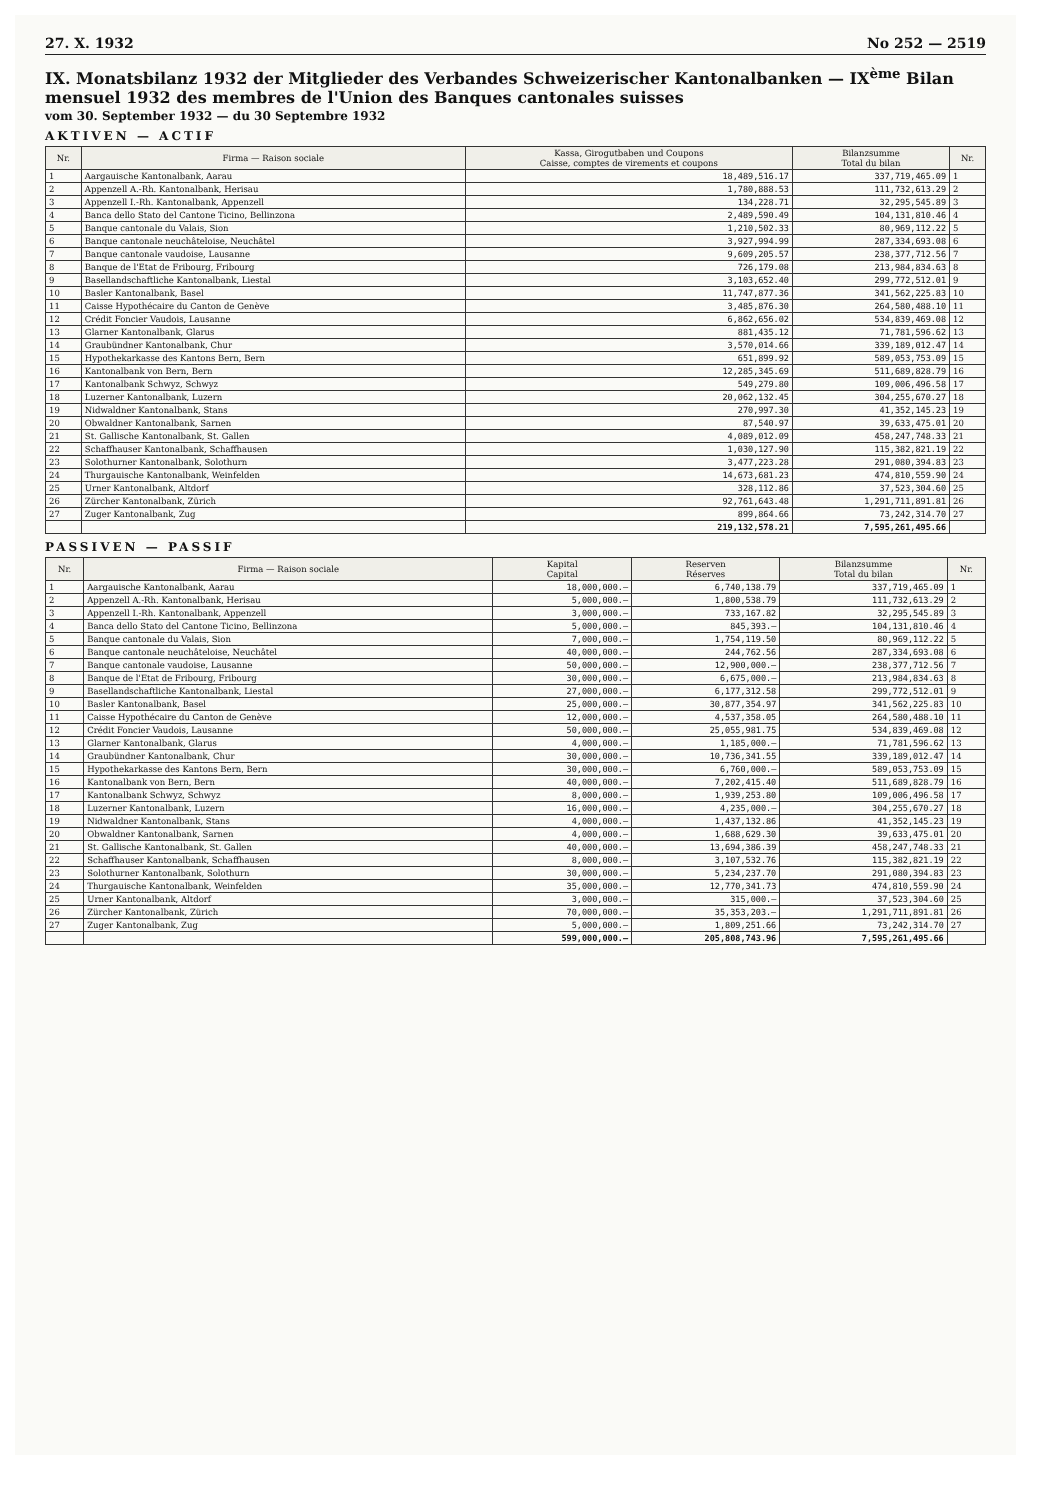27. X. 1932 No 252 — 2519
IX. Monatsbilanz 1932 der Mitglieder des Verbandes Schweizerischer Kantonalbanken — IX<sup>ème</sup> Bilan mensuel 1932 des membres de l'Union des Banques cantonales suisses
vom 30. September 1932 — du 30 Septembre 1932
AKTIVEN — ACTIF
| Nr. | Firma — Raison sociale | Kassa, Girogutbaben und Coupons Caisse, comptes de virements et coupons | Bilanzsumme Total du bilan | Nr. |
| --- | --- | --- | --- | --- |
| 1 | Aargauische Kantonalbank, Aarau | 18,489,516.17 | 337,719,465.09 | 1 |
| 2 | Appenzell A.-Rh. Kantonalbank, Herisau | 1,780,888.53 | 111,732,613.29 | 2 |
| 3 | Appenzell I.-Rh. Kantonalbank, Appenzell | 134,228.71 | 32,295,545.89 | 3 |
| 4 | Banca dello Stato del Cantone Ticino, Bellinzona | 2,489,590.49 | 104,131,810.46 | 4 |
| 5 | Banque cantonale du Valais, Sion | 1,210,502.33 | 80,969,112.22 | 5 |
| 6 | Banque cantonale neuchâteloise, Neuchâtel | 3,927,994.99 | 287,334,693.08 | 6 |
| 7 | Banque cantonale vaudoise, Lausanne | 9,609,205.57 | 238,377,712.56 | 7 |
| 8 | Banque de l'Etat de Fribourg, Fribourg | 726,179.08 | 213,984,834.63 | 8 |
| 9 | Basellandschaftliche Kantonalbank, Liestal | 3,103,652.40 | 299,772,512.01 | 9 |
| 10 | Basler Kantonalbank, Basel | 11,747,877.36 | 341,562,225.83 | 10 |
| 11 | Caisse Hypothécaire du Canton de Genève | 3,485,876.30 | 264,580,488.10 | 11 |
| 12 | Crédit Foncier Vaudois, Lausanne | 6,862,656.02 | 534,839,469.08 | 12 |
| 13 | Glarner Kantonalbank, Glarus | 881,435.12 | 71,781,596.62 | 13 |
| 14 | Graubündner Kantonalbank, Chur | 3,570,014.66 | 339,189,012.47 | 14 |
| 15 | Hypothekarkasse des Kantons Bern, Bern | 651,899.92 | 589,053,753.09 | 15 |
| 16 | Kantonalbank von Bern, Bern | 12,285,345.69 | 511,689,828.79 | 16 |
| 17 | Kantonalbank Schwyz, Schwyz | 549,279.80 | 109,006,496.58 | 17 |
| 18 | Luzerner Kantonalbank, Luzern | 20,062,132.45 | 304,255,670.27 | 18 |
| 19 | Nidwaldner Kantonalbank, Stans | 270,997.30 | 41,352,145.23 | 19 |
| 20 | Obwaldner Kantonalbank, Sarnen | 87,540.97 | 39,633,475.01 | 20 |
| 21 | St. Gallische Kantonalbank, St. Gallen | 4,089,012.09 | 458,247,748.33 | 21 |
| 22 | Schaffhauser Kantonalbank, Schaffhausen | 1,030,127.90 | 115,382,821.19 | 22 |
| 23 | Solothurner Kantonalbank, Solothurn | 3,477,223.28 | 291,080,394.83 | 23 |
| 24 | Thurgauische Kantonalbank, Weinfelden | 14,673,681.23 | 474,810,559.90 | 24 |
| 25 | Urner Kantonalbank, Altdorf | 328,112.86 | 37,523,304.60 | 25 |
| 26 | Zürcher Kantonalbank, Zürich | 92,761,643.48 | 1,291,711,891.81 | 26 |
| 27 | Zuger Kantonalbank, Zug | 899,864.66 | 73,242,314.70 | 27 |
| | | 219,132,578.21 | 7,595,261,495.66 | |
PASSIVEN — PASSIF
| Nr. | Firma — Raison sociale | Kapital Capital | Reserven Réserves | Bilanzsumme Total du bilan | Nr. |
| --- | --- | --- | --- | --- | --- |
| 1 | Aargauische Kantonalbank, Aarau | 18,000,000.— | 6,740,138.79 | 337,719,465.09 | 1 |
| 2 | Appenzell A.-Rh. Kantonalbank, Herisau | 5,000,000.— | 1,800,538.79 | 111,732,613.29 | 2 |
| 3 | Appenzell I.-Rh. Kantonalbank, Appenzell | 3,000,000.— | 733,167.82 | 32,295,545.89 | 3 |
| 4 | Banca dello Stato del Cantone Ticino, Bellinzona | 5,000,000.— | 845,393.— | 104,131,810.46 | 4 |
| 5 | Banque cantonale du Valais, Sion | 7,000,000.— | 1,754,119.50 | 80,969,112.22 | 5 |
| 6 | Banque cantonale neuchâteloise, Neuchâtel | 40,000,000.— | 244,762.56 | 287,334,693.08 | 6 |
| 7 | Banque cantonale vaudoise, Lausanne | 50,000,000.— | 12,900,000.— | 238,377,712.56 | 7 |
| 8 | Banque de l'Etat de Fribourg, Fribourg | 30,000,000.— | 6,675,000.— | 213,984,834.63 | 8 |
| 9 | Basellandschaftliche Kantonalbank, Liestal | 27,000,000.— | 6,177,312.58 | 299,772,512.01 | 9 |
| 10 | Basler Kantonalbank, Basel | 25,000,000.— | 30,877,354.97 | 341,562,225.83 | 10 |
| 11 | Caisse Hypothécaire du Canton de Genève | 12,000,000.— | 4,537,358.05 | 264,580,488.10 | 11 |
| 12 | Crédit Foncier Vaudois, Lausanne | 50,000,000.— | 25,055,981.75 | 534,839,469.08 | 12 |
| 13 | Glarner Kantonalbank, Glarus | 4,000,000.— | 1,185,000.— | 71,781,596.62 | 13 |
| 14 | Graubündner Kantonalbank, Chur | 30,000,000.— | 10,736,341.55 | 339,189,012.47 | 14 |
| 15 | Hypothekarkasse des Kantons Bern, Bern | 30,000,000.— | 6,760,000.— | 589,053,753.09 | 15 |
| 16 | Kantonalbank von Bern, Bern | 40,000,000.— | 7,202,415.40 | 511,689,828.79 | 16 |
| 17 | Kantonalbank Schwyz, Schwyz | 8,000,000.— | 1,939,253.80 | 109,006,496.58 | 17 |
| 18 | Luzerner Kantonalbank, Luzern | 16,000,000.— | 4,235,000.— | 304,255,670.27 | 18 |
| 19 | Nidwaldner Kantonalbank, Stans | 4,000,000.— | 1,437,132.86 | 41,352,145.23 | 19 |
| 20 | Obwaldner Kantonalbank, Sarnen | 4,000,000.— | 1,688,629.30 | 39,633,475.01 | 20 |
| 21 | St. Gallische Kantonalbank, St. Gallen | 40,000,000.— | 13,694,386.39 | 458,247,748.33 | 21 |
| 22 | Schaffhauser Kantonalbank, Schaffhausen | 8,000,000.— | 3,107,532.76 | 115,382,821.19 | 22 |
| 23 | Solothurner Kantonalbank, Solothurn | 30,000,000.— | 5,234,237.70 | 291,080,394.83 | 23 |
| 24 | Thurgauische Kantonalbank, Weinfelden | 35,000,000.— | 12,770,341.73 | 474,810,559.90 | 24 |
| 25 | Urner Kantonalbank, Altdorf | 3,000,000.— | 315,000.— | 37,523,304.60 | 25 |
| 26 | Zürcher Kantonalbank, Zürich | 70,000,000.— | 35,353,203.— | 1,291,711,891.81 | 26 |
| 27 | Zuger Kantonalbank, Zug | 5,000,000.— | 1,809,251.66 | 73,242,314.70 | 27 |
| | | 599,000,000.— | 205,808,743.96 | 7,595,261,495.66 | |